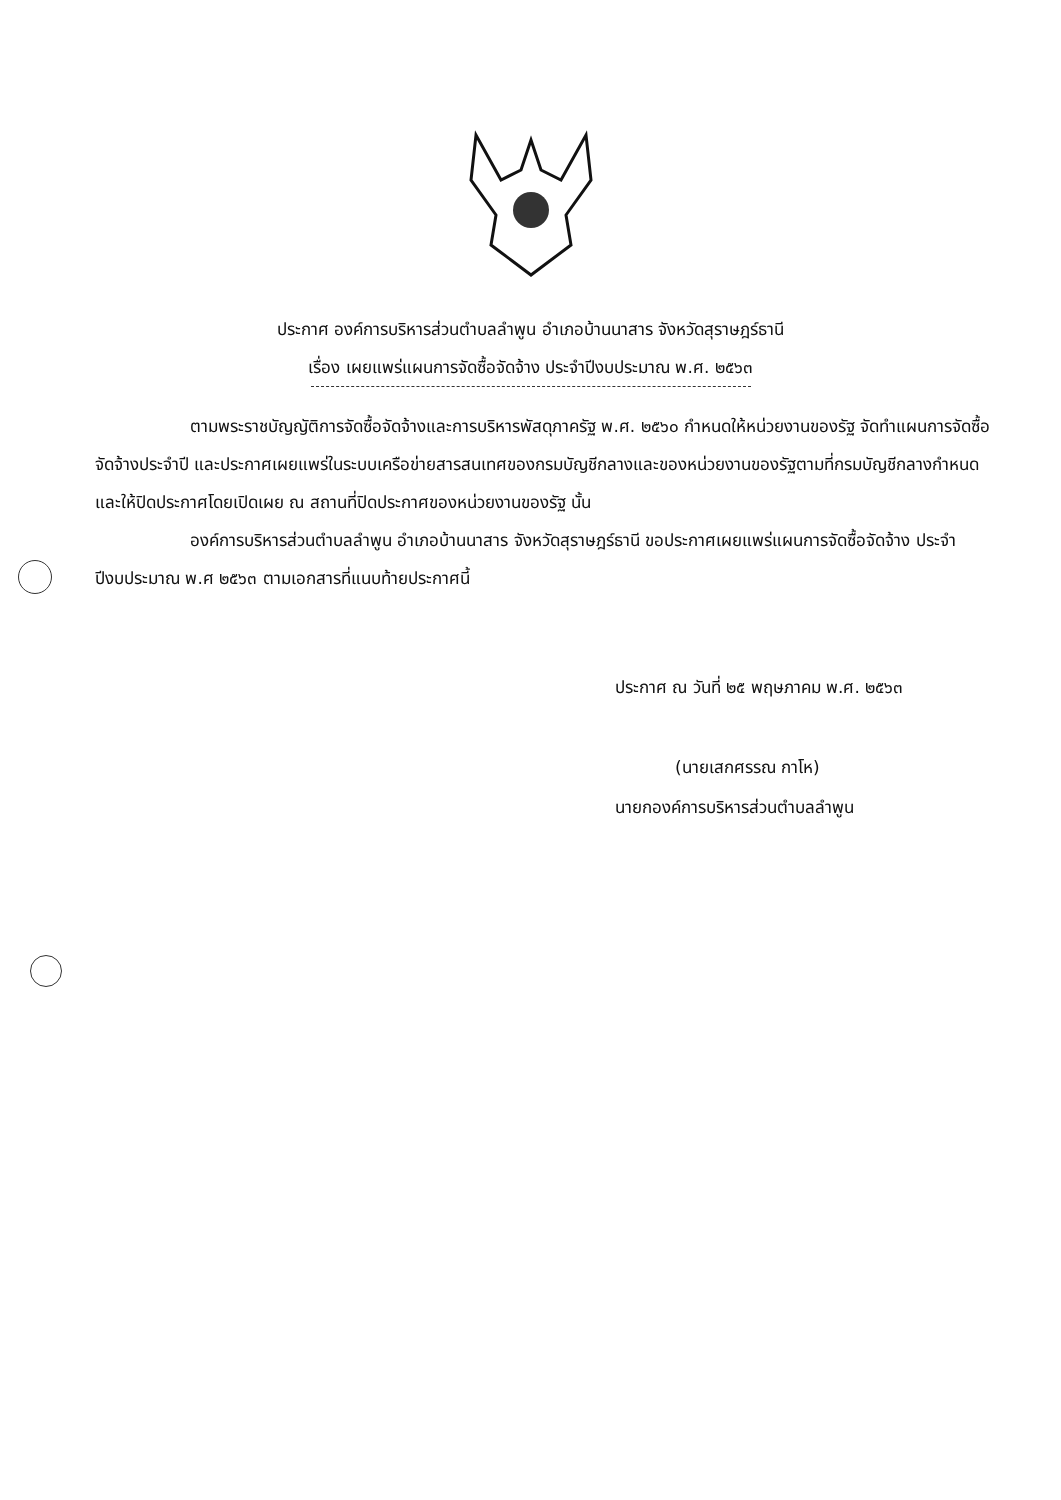ประกาศ องค์การบริหารส่วนตำบลลำพูน อำเภอบ้านนาสาร จังหวัดสุราษฎร์ธานี
เรื่อง เผยแพร่แผนการจัดซื้อจัดจ้าง ประจำปีงบประมาณ พ.ศ. ๒๕๖๓
ตามพระราชบัญญัติการจัดซื้อจัดจ้างและการบริหารพัสดุภาครัฐ พ.ศ. ๒๕๖๐ กำหนดให้หน่วยงานของรัฐ จัดทำแผนการจัดซื้อจัดจ้างประจำปี และประกาศเผยแพร่ในระบบเครือข่ายสารสนเทศของกรมบัญชีกลางและของหน่วยงานของรัฐตามที่กรมบัญชีกลางกำหนด และให้ปิดประกาศโดยเปิดเผย ณ สถานที่ปิดประกาศของหน่วยงานของรัฐ นั้น
องค์การบริหารส่วนตำบลลำพูน อำเภอบ้านนาสาร จังหวัดสุราษฎร์ธานี ขอประกาศเผยแพร่แผนการจัดซื้อจัดจ้าง ประจำปีงบประมาณ พ.ศ ๒๕๖๓ ตามเอกสารที่แนบท้ายประกาศนี้
ประกาศ ณ วันที่ ๒๕ พฤษภาคม พ.ศ. ๒๕๖๓
(นายเสกศรรณ กาโห)
นายกองค์การบริหารส่วนตำบลลำพูน